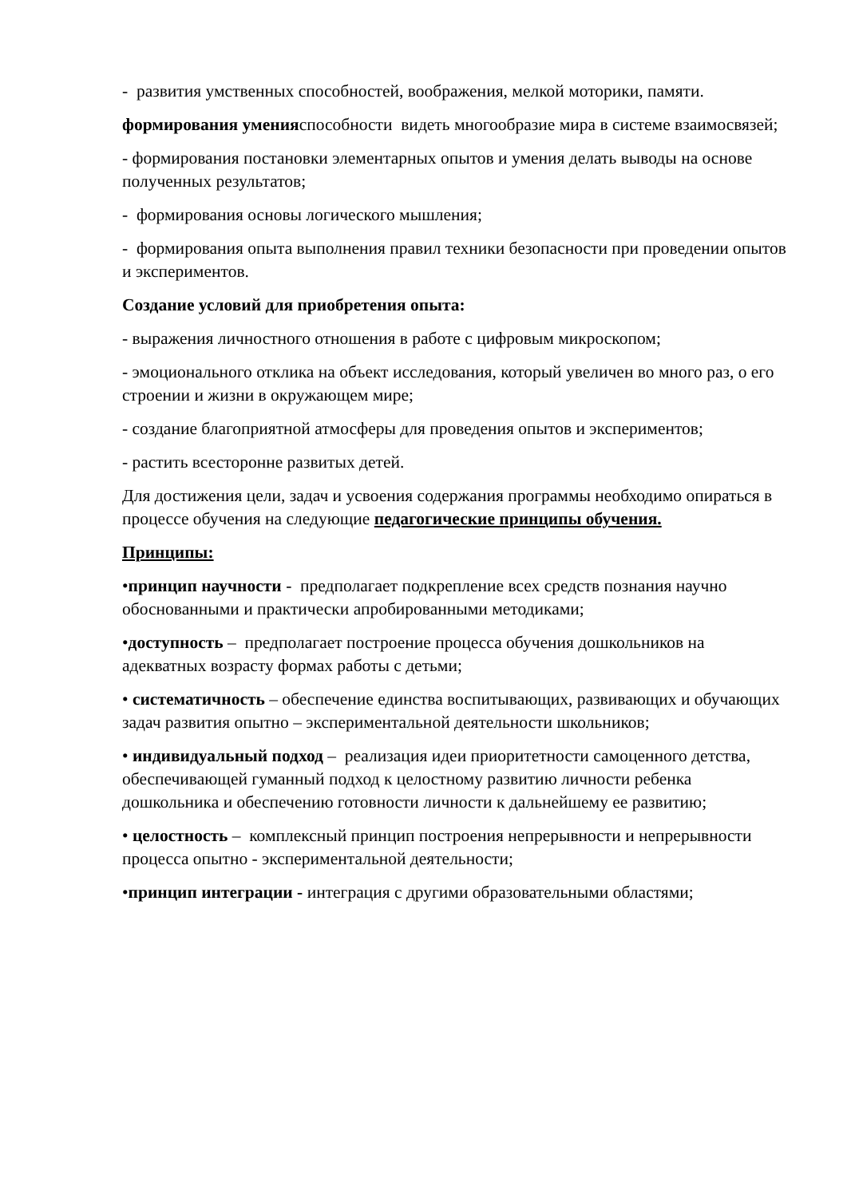- развития умственных способностей, воображения, мелкой моторики, памяти.
формирования уменияспособности видеть многообразие мира в системе взаимосвязей;
- формирования постановки элементарных опытов и умения делать выводы на основе полученных результатов;
- формирования основы логического мышления;
- формирования опыта выполнения правил техники безопасности при проведении опытов и экспериментов.
Создание условий для приобретения опыта:
- выражения личностного отношения в работе с цифровым микроскопом;
- эмоционального отклика на объект исследования, который увеличен во много раз, о его строении и жизни в окружающем мире;
- создание благоприятной атмосферы для проведения опытов и экспериментов;
- растить всесторонне развитых детей.
Для достижения цели, задач и усвоения содержания программы необходимо опираться в процессе обучения на следующие педагогические принципы обучения.
Принципы:
•принцип научности - предполагает подкрепление всех средств познания научно обоснованными и практически апробированными методиками;
•доступность – предполагает построение процесса обучения дошкольников на адекватных возрасту формах работы с детьми;
• систематичность – обеспечение единства воспитывающих, развивающих и обучающих задач развития опытно – экспериментальной деятельности школьников;
• индивидуальный подход – реализация идеи приоритетности самоценного детства, обеспечивающей гуманный подход к целостному развитию личности ребенка дошкольника и обеспечению готовности личности к дальнейшему ее развитию;
• целостность – комплексный принцип построения непрерывности и непрерывности процесса опытно - экспериментальной деятельности;
•принцип интеграции - интеграция с другими образовательными областями;